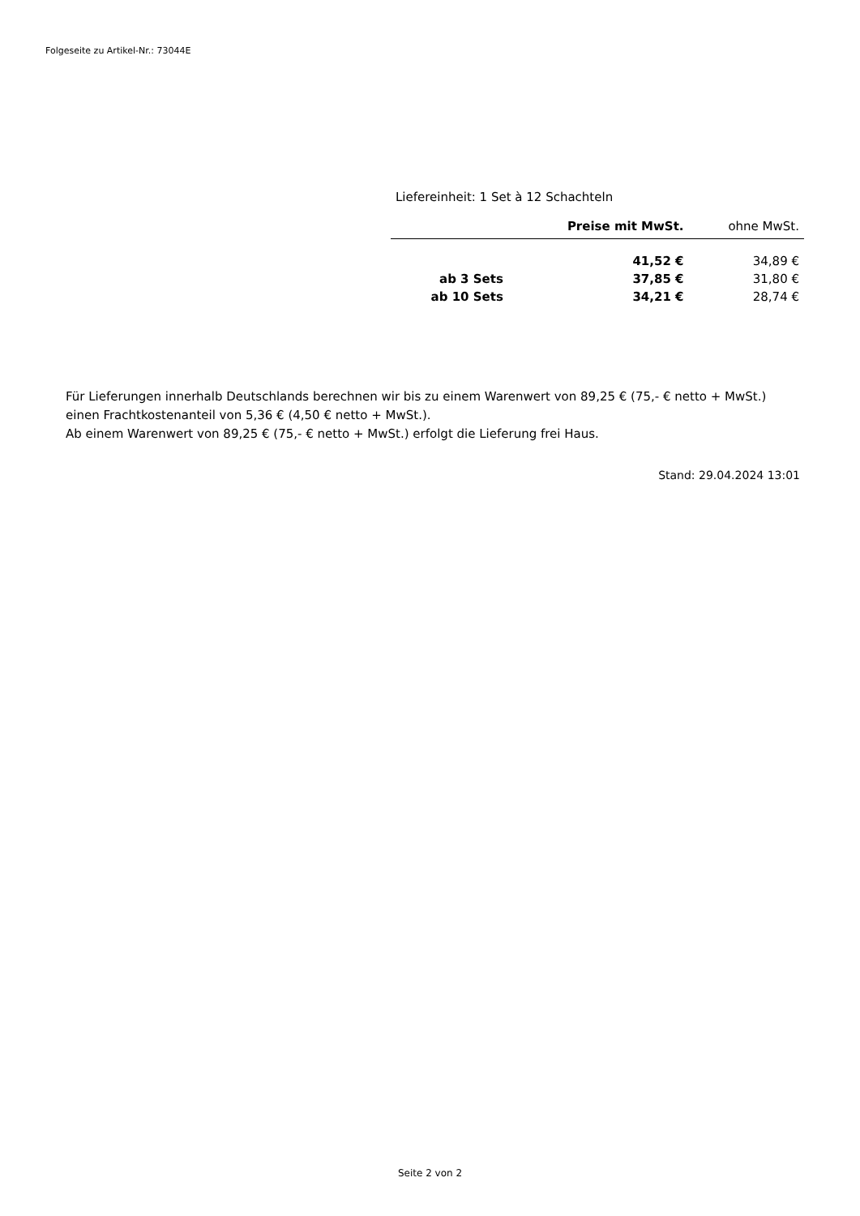Folgeseite zu Artikel-Nr.: 73044E
Liefereinheit: 1 Set à 12 Schachteln
| | Preise mit MwSt. | ohne MwSt. |
| --- | --- | --- |
| | 41,52 € | 34,89 € |
| ab 3 Sets | 37,85 € | 31,80 € |
| ab 10 Sets | 34,21 € | 28,74 € |
Für Lieferungen innerhalb Deutschlands berechnen wir bis zu einem Warenwert von 89,25 € (75,- € netto + MwSt.)
einen Frachtkostenanteil von 5,36 € (4,50 € netto + MwSt.).
Ab einem Warenwert von 89,25 € (75,- € netto + MwSt.) erfolgt die Lieferung frei Haus.
Stand: 29.04.2024 13:01
Seite 2 von 2